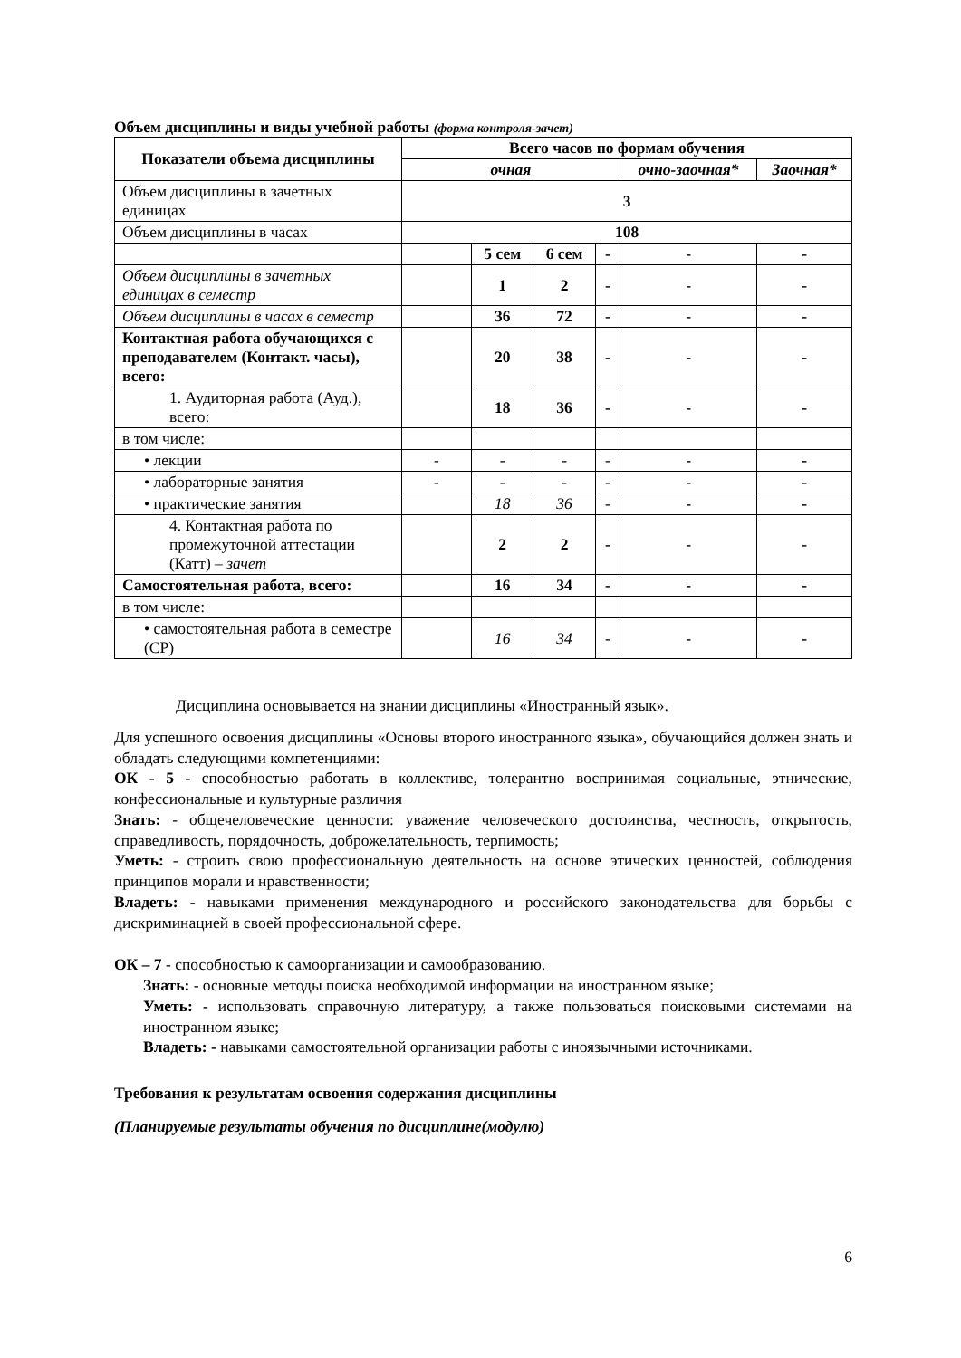Объем дисциплины и виды учебной работы (форма контроля-зачет)
| Показатели объема дисциплины | Всего часов по формам обучения | | | | | |
| --- | --- | --- | --- | --- | --- | --- |
| | очная | | | | очно-заочная* | Заочная* |
| Объем дисциплины в зачетных единицах | 3 | | | | | |
| Объем дисциплины в часах | 108 | | | | | |
| | | 5 сем | 6 сем | - | - | - |
| Объем дисциплины в зачетных единицах в семестр | | 1 | 2 | - | - | - |
| Объем дисциплины в часах в семестр | | 36 | 72 | - | - | - |
| Контактная работа обучающихся с преподавателем (Контакт. часы), всего: | | 20 | 38 | - | - | - |
| 1. Аудиторная работа (Ауд.), всего: | | 18 | 36 | - | - | - |
| в том числе: | | | | | | |
| • лекции | - | - | - | - | - | - |
| • лабораторные занятия | - | - | - | - | - | - |
| • практические занятия | | 18 | 36 | - | - | - |
| 4. Контактная работа по промежуточной аттестации (Катт) – зачет | | 2 | 2 | - | - | - |
| Самостоятельная работа, всего: | | 16 | 34 | - | - | - |
| в том числе: | | | | | | |
| • самостоятельная работа в семестре (СР) | | 16 | 34 | - | - | - |
Дисциплина основывается на знании дисциплины «Иностранный язык».
Для успешного освоения дисциплины «Основы второго иностранного языка», обучающийся должен знать и обладать следующими компетенциями:
ОК - 5 - способностью работать в коллективе, толерантно воспринимая социальные, этнические, конфессиональные и культурные различия
Знать: - общечеловеческие ценности: уважение человеческого достоинства, честность, открытость, справедливость, порядочность, доброжелательность, терпимость;
Уметь: - строить свою профессиональную деятельность на основе этических ценностей, соблюдения принципов морали и нравственности;
Владеть: - навыками применения международного и российского законодательства для борьбы с дискриминацией в своей профессиональной сфере.
ОК – 7 - способностью к самоорганизации и самообразованию.
Знать: - основные методы поиска необходимой информации на иностранном языке;
Уметь: - использовать справочную литературу, а также пользоваться поисковыми системами на иностранном языке;
Владеть: - навыками самостоятельной организации работы с иноязычными источниками.
Требования к результатам освоения содержания дисциплины
(Планируемые результаты обучения по дисциплине(модулю)
6